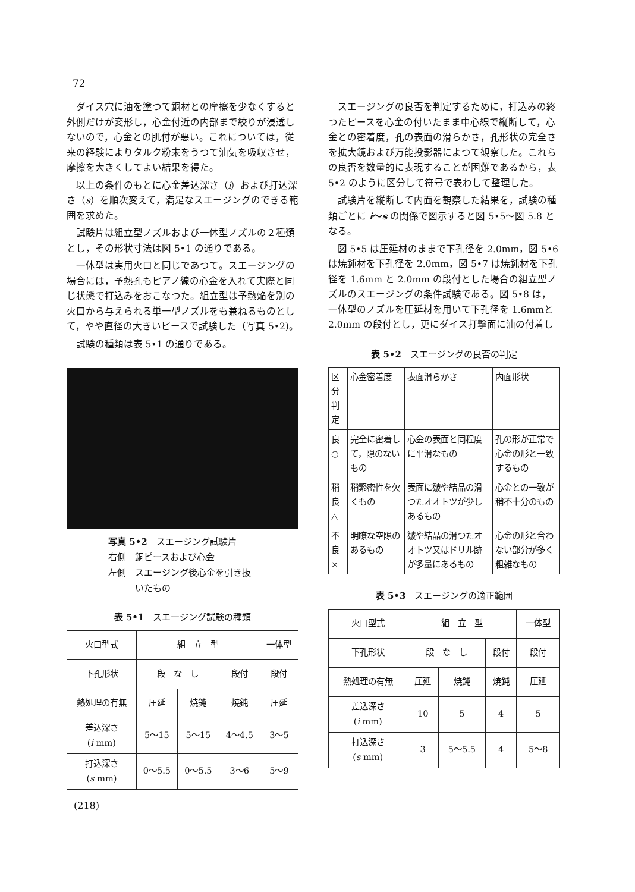72
ダイス穴に油を塗つて銅材との摩擦を少なくすると外側だけが変形し，心金付近の内部まで絞りが浸透しないので，心金との肌付が悪い。これについては，従来の経験によりタルク粉末をうつて油気を吸収させ，摩擦を大きくしてよい結果を得た。
以上の条件のもとに心金差込深さ（i）および打込深さ（s）を順次変えて，満足なスエージングのできる範囲を求めた。
試験片は組立型ノズルおよび一体型ノズルの２種類とし，その形状寸法は図 5•1 の通りである。
一体型は実用火口と同じであつて。スエージングの場合には，予熱孔もピアノ線の心金を入れて実際と同じ状態で打込みをおこなつた。組立型は予熱焔を別の火口から与えられる単一型ノズルをも兼ねるものとして，やや直径の大きいピースで試験した（写真 5•2)。
試験の種類は表 5•1 の通りである。
写真 5•2　スエージング試験片
右側　銅ピースおよび心金
左側　スエージング後心金を引き抜
　　　いたもの
表 5•1　スエージング試験の種類
| 火口型式 | 組 立 型 | | | 一体型 |
| --- | --- | --- | --- | --- |
| 下孔形状 | 段 な し | | 段付 | 段付 |
| 熱処理の有無 | 圧延 | 焼鈍 | 焼鈍 | 圧延 |
| 差込深さ ( i mm) | 5～15 | 5～15 | 4～4.5 | 3～5 |
| 打込深さ ( s mm) | 0～5.5 | 0～5.5 | 3～6 | 5～9 |
スエージングの良否を判定するために，打込みの終つたピースを心金の付いたまま中心線で縦断して，心金との密着度，孔の表面の滑らかさ，孔形状の完全さを拡大鏡および万能投影器によつて観察した。これらの良否を数量的に表現することが困難であるから，表 5•2 のように区分して符号で表わして整理した。
試験片を縦断して内面を観察した結果を，試験の種類ごとに i～s の関係で図示すると図 5•5～図 5.8 となる。
図 5•5 は圧延材のままで下孔径を 2.0mm，図 5•6 は焼鈍材を下孔径を 2.0mm，図 5•7 は焼鈍材を下孔径を 1.6mm と 2.0mm の段付とした場合の組立型ノズルのスエージングの条件試験である。図 5•8 は，一体型のノズルを圧延材を用いて下孔径を 1.6mmと 2.0mm の段付とし，更にダイス打撃面に油の付着し
表 5•2　スエージングの良否の判定
| 区分 判定 | 心金密着度 | 表面滑らかさ | 内面形状 |
| 良 ○ | 完全に密着して，隙のないもの | 心金の表面と同程度に平滑なもの | 孔の形が正常で心金の形と一致するもの |
| 稍良△ | 稍緊密性を欠くもの | 表面に皺や結晶の滑つたオオトツが少しあるもの | 心金との一致が稍不十分のもの |
| 不良× | 明瞭な空隙のあるもの | 皺や結晶の滑つたオオトツ又はドリル跡が多量にあるもの | 心金の形と合わない部分が多く粗雑なもの |
表 5•3　スエージングの適正範囲
| 火口型式 | 組 立 型 | | | 一体型 |
| --- | --- | --- | --- | --- |
| 下孔形状 | 段 な し | | 段付 | 段付 |
| 熱処理の有無 | 圧延 | 焼鈍 | 焼鈍 | 圧延 |
| 差込深さ ( i mm) | 10 | 5 | 4 | 5 |
| 打込深さ ( s mm) | 3 | 5～5.5 | 4 | 5～8 |
(218)